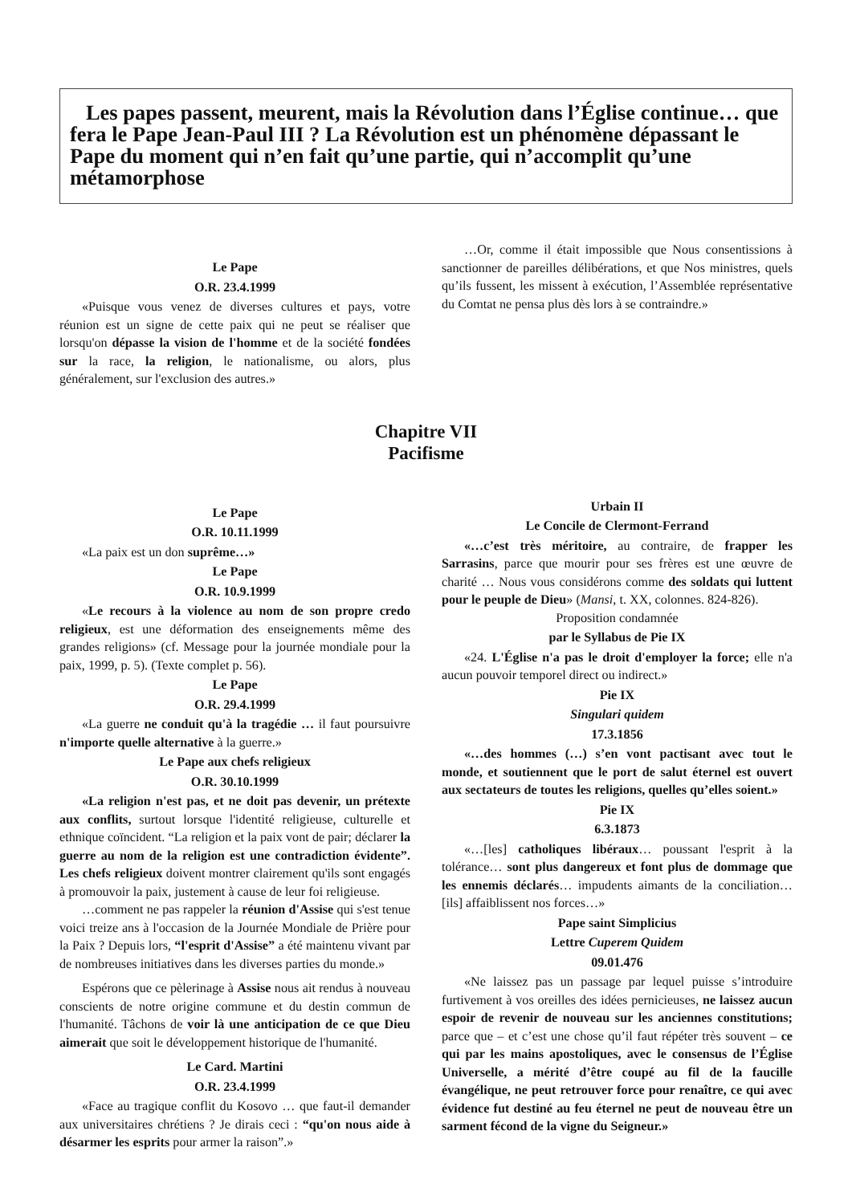Les papes passent, meurent, mais la Révolution dans l’Église continue… que fera le Pape Jean-Paul III ? La Révolution est un phénomène dépassant le Pape du moment qui n’en fait qu’une partie, qui n’accomplit qu’une métamorphose
Le Pape
O.R. 23.4.1999
«Puisque vous venez de diverses cultures et pays, votre réunion est un signe de cette paix qui ne peut se réaliser que lorsqu'on dépasse la vision de l'homme et de la société fondées sur la race, la religion, le nationalisme, ou alors, plus généralement, sur l'exclusion des autres.»
…Or, comme il était impossible que Nous consentissions à sanctionner de pareilles délibérations, et que Nos ministres, quels qu’ils fussent, les missent à exécution, l’Assemblée représentative du Comtat ne pensa plus dès lors à se contraindre.»
Chapitre VII
Pacifisme
Le Pape
O.R. 10.11.1999
«La paix est un don suprême…»
Le Pape
O.R. 10.9.1999
«Le recours à la violence au nom de son propre credo religieux, est une déformation des enseignements même des grandes religions» (cf. Message pour la journée mondiale pour la paix, 1999, p. 5). (Texte complet p. 56).
Le Pape
O.R. 29.4.1999
«La guerre ne conduit qu'à la tragédie … il faut poursuivre n'importe quelle alternative à la guerre.»
Le Pape aux chefs religieux
O.R. 30.10.1999
«La religion n'est pas, et ne doit pas devenir, un prétexte aux conflits, surtout lorsque l'identité religieuse, culturelle et ethnique coïncident. “La religion et la paix vont de pair; déclarer la guerre au nom de la religion est une contradiction évidente”. Les chefs religieux doivent montrer clairement qu'ils sont engagés à promouvoir la paix, justement à cause de leur foi religieuse.
…comment ne pas rappeler la réunion d'Assise qui s'est tenue voici treize ans à l'occasion de la Journée Mondiale de Prière pour la Paix ? Depuis lors, “l'esprit d'Assise” a été maintenu vivant par de nombreuses initiatives dans les diverses parties du monde.»
Espérons que ce pèlerinage à Assise nous ait rendus à nouveau conscients de notre origine commune et du destin commun de l'humanité. Tâchons de voir là une anticipation de ce que Dieu aimerait que soit le développement historique de l'humanité.
Le Card. Martini
O.R. 23.4.1999
«Face au tragique conflit du Kosovo … que faut-il demander aux universitaires chrétiens ? Je dirais ceci : “qu'on nous aide à désarmer les esprits pour armer la raison”.»
Urbain II
Le Concile de Clermont-Ferrand
«…c’est très méritoire, au contraire, de frapper les Sarrasins, parce que mourir pour ses frères est une œuvre de charité … Nous vous considérons comme des soldats qui luttent pour le peuple de Dieu» (Mansi, t. XX, colonnes. 824-826).
Proposition condamnée
par le Syllabus de Pie IX
«24. L'Église n'a pas le droit d'employer la force; elle n'a aucun pouvoir temporel direct ou indirect.»
Pie IX
Singulari quidem
17.3.1856
«…des hommes (…) s’en vont pactisant avec tout le monde, et soutiennent que le port de salut éternel est ouvert aux sectateurs de toutes les religions, quelles qu’elles soient.»
Pie IX
6.3.1873
«…[les] catholiques libéraux… poussant l'esprit à la tolérance… sont plus dangereux et font plus de dommage que les ennemis déclarés… impudents aimants de la conciliation… [ils] affaiblissent nos forces…»
Pape saint Simplicius
Lettre Cuperem Quidem
09.01.476
«Ne laissez pas un passage par lequel puisse s’introduire furtivement à vos oreilles des idées pernicieuses, ne laissez aucun espoir de revenir de nouveau sur les anciennes constitutions; parce que – et c’est une chose qu’il faut répéter très souvent – ce qui par les mains apostoliques, avec le consensus de l’Église Universelle, a mérité d’être coupé au fil de la faucille évangélique, ne peut retrouver force pour renaître, ce qui avec évidence fut destiné au feu éternel ne peut de nouveau être un sarment fécond de la vigne du Seigneur.»